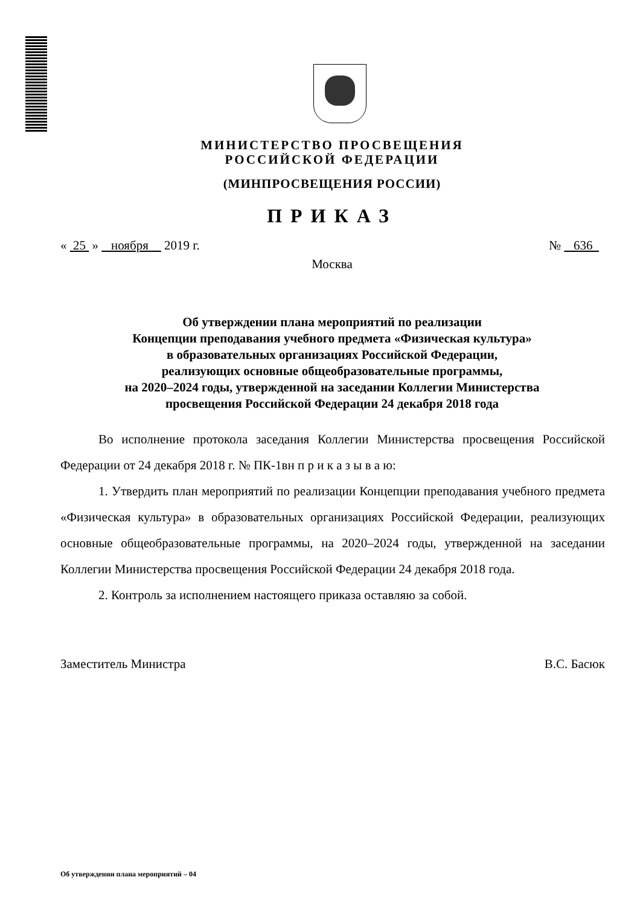МИНИСТЕРСТВО ПРОСВЕЩЕНИЯ
РОССИЙСКОЙ ФЕДЕРАЦИИ
(МИНПРОСВЕЩЕНИЯ РОССИИ)
ПРИКАЗ
« 25 » ноября 2019 г. № 636
Москва
Об утверждении плана мероприятий по реализации
Концепции преподавания учебного предмета «Физическая культура»
в образовательных организациях Российской Федерации,
реализующих основные общеобразовательные программы,
на 2020–2024 годы, утвержденной на заседании Коллегии Министерства
просвещения Российской Федерации 24 декабря 2018 года
Во исполнение протокола заседания Коллегии Министерства просвещения Российской Федерации от 24 декабря 2018 г. № ПК-1вн п р и к а з ы в а ю:
1. Утвердить план мероприятий по реализации Концепции преподавания учебного предмета «Физическая культура» в образовательных организациях Российской Федерации, реализующих основные общеобразовательные программы, на 2020–2024 годы, утвержденной на заседании Коллегии Министерства просвещения Российской Федерации 24 декабря 2018 года.
2. Контроль за исполнением настоящего приказа оставляю за собой.
Заместитель Министра В.С. Басюк
Об утверждении плана мероприятий – 04